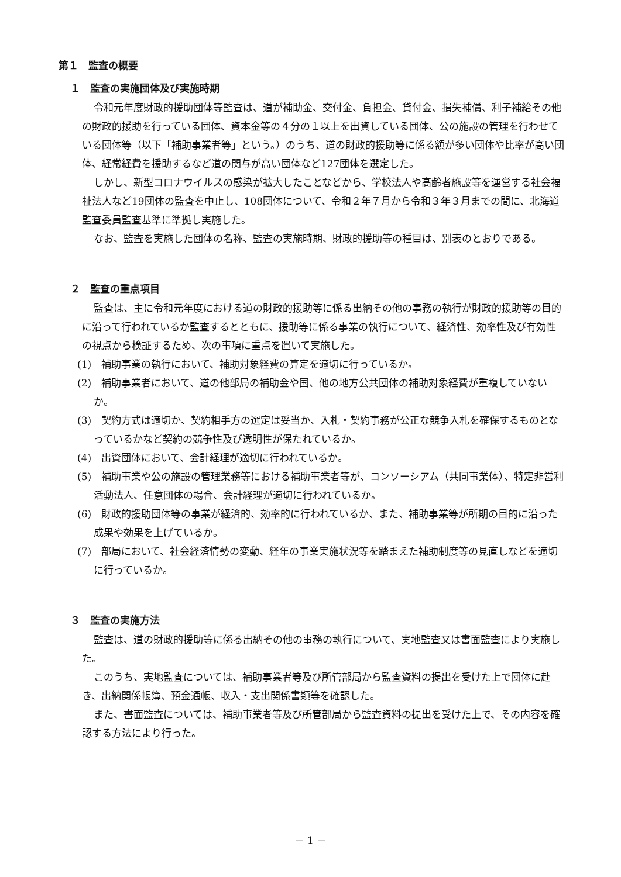第１　監査の概要
１　監査の実施団体及び実施時期
令和元年度財政的援助団体等監査は、道が補助金、交付金、負担金、貸付金、損失補償、利子補給その他の財政的援助を行っている団体、資本金等の４分の１以上を出資している団体、公の施設の管理を行わせている団体等（以下「補助事業者等」という。）のうち、道の財政的援助等に係る額が多い団体や比率が高い団体、経常経費を援助するなど道の関与が高い団体など127団体を選定した。
しかし、新型コロナウイルスの感染が拡大したことなどから、学校法人や高齢者施設等を運営する社会福祉法人など19団体の監査を中止し、108団体について、令和２年７月から令和３年３月までの間に、北海道監査委員監査基準に準拠し実施した。
なお、監査を実施した団体の名称、監査の実施時期、財政的援助等の種目は、別表のとおりである。
２　監査の重点項目
監査は、主に令和元年度における道の財政的援助等に係る出納その他の事務の執行が財政的援助等の目的に沿って行われているか監査するとともに、援助等に係る事業の執行について、経済性、効率性及び有効性の視点から検証するため、次の事項に重点を置いて実施した。
(1)　補助事業の執行において、補助対象経費の算定を適切に行っているか。
(2)　補助事業者において、道の他部局の補助金や国、他の地方公共団体の補助対象経費が重複していないか。
(3)　契約方式は適切か、契約相手方の選定は妥当か、入札・契約事務が公正な競争入札を確保するものとなっているかなど契約の競争性及び透明性が保たれているか。
(4)　出資団体において、会計経理が適切に行われているか。
(5)　補助事業や公の施設の管理業務等における補助事業者等が、コンソーシアム（共同事業体）、特定非営利活動法人、任意団体の場合、会計経理が適切に行われているか。
(6)　財政的援助団体等の事業が経済的、効率的に行われているか、また、補助事業等が所期の目的に沿った成果や効果を上げているか。
(7)　部局において、社会経済情勢の変動、経年の事業実施状況等を踏まえた補助制度等の見直しなどを適切に行っているか。
３　監査の実施方法
監査は、道の財政的援助等に係る出納その他の事務の執行について、実地監査又は書面監査により実施した。
このうち、実地監査については、補助事業者等及び所管部局から監査資料の提出を受けた上で団体に赴き、出納関係帳簿、預金通帳、収入・支出関係書類等を確認した。
また、書面監査については、補助事業者等及び所管部局から監査資料の提出を受けた上で、その内容を確認する方法により行った。
－ 1 －